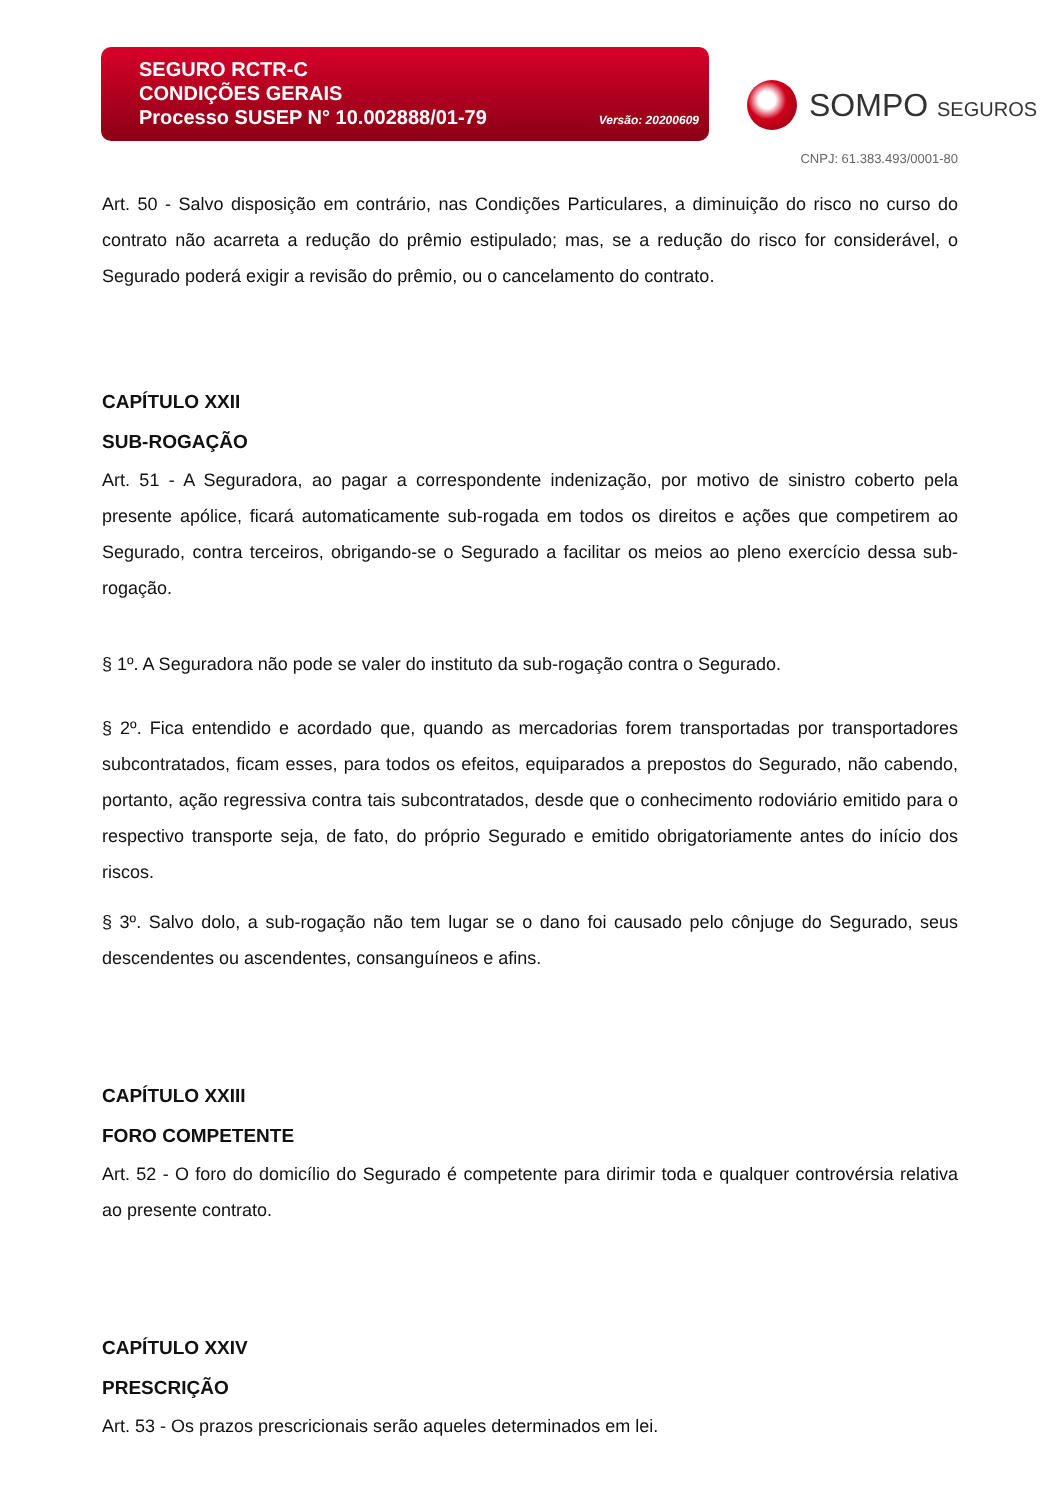SEGURO RCTR-C
CONDIÇÕES GERAIS
Processo SUSEP N° 10.002888/01-79 Versão: 20200609
SOMPO SEGUROS
CNPJ: 61.383.493/0001-80
Art. 50 - Salvo disposição em contrário, nas Condições Particulares, a diminuição do risco no curso do contrato não acarreta a redução do prêmio estipulado; mas, se a redução do risco for considerável, o Segurado poderá exigir a revisão do prêmio, ou o cancelamento do contrato.
CAPÍTULO XXII
SUB-ROGAÇÃO
Art. 51 - A Seguradora, ao pagar a correspondente indenização, por motivo de sinistro coberto pela presente apólice, ficará automaticamente sub-rogada em todos os direitos e ações que competirem ao Segurado, contra terceiros, obrigando-se o Segurado a facilitar os meios ao pleno exercício dessa sub-rogação.
§ 1º. A Seguradora não pode se valer do instituto da sub-rogação contra o Segurado.
§ 2º. Fica entendido e acordado que, quando as mercadorias forem transportadas por transportadores subcontratados, ficam esses, para todos os efeitos, equiparados a prepostos do Segurado, não cabendo, portanto, ação regressiva contra tais subcontratados, desde que o conhecimento rodoviário emitido para o respectivo transporte seja, de fato, do próprio Segurado e emitido obrigatoriamente antes do início dos riscos.
§ 3º. Salvo dolo, a sub-rogação não tem lugar se o dano foi causado pelo cônjuge do Segurado, seus descendentes ou ascendentes, consanguíneos e afins.
CAPÍTULO XXIII
FORO COMPETENTE
Art. 52 - O foro do domicílio do Segurado é competente para dirimir toda e qualquer controvérsia relativa ao presente contrato.
CAPÍTULO XXIV
PRESCRIÇÃO
Art. 53 - Os prazos prescricionais serão aqueles determinados em lei.